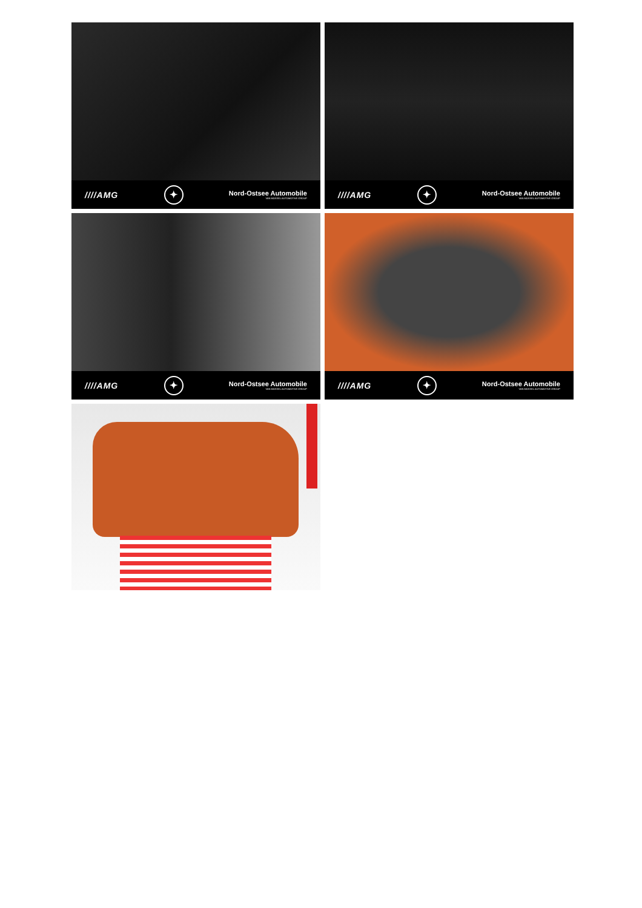////AMG ✦ Nord-Ostsee Automobile
VAN MOSSEL AUTOMOTIVE GROUP
////AMG ✦ Nord-Ostsee Automobile
VAN MOSSEL AUTOMOTIVE GROUP
////AMG ✦ Nord-Ostsee Automobile
VAN MOSSEL AUTOMOTIVE GROUP
////AMG ✦ Nord-Ostsee Automobile
VAN MOSSEL AUTOMOTIVE GROUP